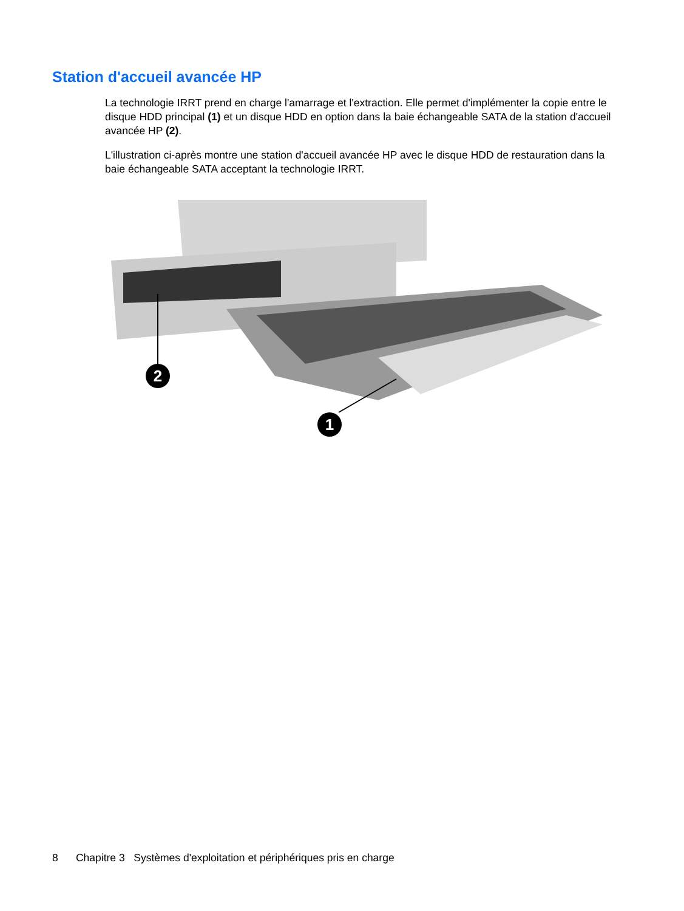Station d'accueil avancée HP
La technologie IRRT prend en charge l'amarrage et l'extraction. Elle permet d'implémenter la copie entre le disque HDD principal (1) et un disque HDD en option dans la baie échangeable SATA de la station d'accueil avancée HP (2).
L'illustration ci-après montre une station d'accueil avancée HP avec le disque HDD de restauration dans la baie échangeable SATA acceptant la technologie IRRT.
2
1
8 Chapitre 3 Systèmes d'exploitation et périphériques pris en charge